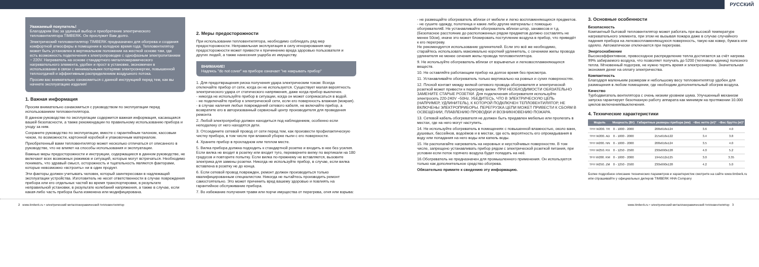РУССКИЙ
Уважаемый покупатель!
Благодарим Вас за удачный выбор и приобретение электрического тепловентилятора TIMBERK. Он прослужит Вам долго.
Электрический тепловентилятор TIMBERK предназначен для обогрева и создания комфортной атмосферы в помещении в холодное время года. Тепловентилятор может быть установлен в вертикальном положении на жесткой основе там, где есть возможность подключения к электропроводке с однофазным электропитанием ~ 220V. Нагреватель на основе стандартного металлокерамического нагревательного элемента, удобен и прост в установке, экономичен в использовании в связи с минимальными потерями электроэнергии, повышенной теплоотдачей и эффективным распределением воздушного потока.
Просим вас внимательно ознакомиться с данной инструкцией перед тем, как вы начнете эксплуатацию изделия!
1. Важная информация
Просим внимательно ознакомиться с руководством по эксплуатации перед использованием тепловентилятора.
В данном руководстве по эксплуатации содержится важная информация, касающаяся вашей безопасности, а также рекомендации по правильному использованию прибора и уходу за ним.
Сохраните руководство по эксплуатации, вместе с гарантийным талоном, кассовым чеком, по возможности, картонной коробкой и упаковочным материалом.
Приобретенный вами тепловентилятор может несколько отличаться от описанного в руководстве, что не влияет на способы использования и эксплуатации.
Важные меры предосторожности и инструкции, содержащиеся в данном руководстве, не включают всех возможных режимов и ситуаций, которые могут встречаться. Необходимо понимать, что здравый смысл, осторожность и тщательность являются факторами, которые невозможно «встроить» ни в один продукт.
Эти факторы должен учитывать человек, который заинтересован в надлежащей эксплуатации устройства. Изготовитель не несет ответственности в случае повреждения прибора или его отдельных частей во время транспортировки, в результате неправильной установки, в результате колебаний напряжения, а также в случае, если какая-либо часть прибора была изменена или модифицирована.
2. Меры предосторожности
При использовании тепловентилятора, необходимо соблюдать ряд мер предосторожности. Неправильная эксплуатация в силу игнорирования мер предосторожности может привести к причинению вреда здоровью пользователя и других людей, а также нанесения ущерба их имуществу.
ВНИМАНИЕ!
Надпись "do not cover" на приборе означает "не накрывать прибор"
1. Для предотвращения риска получения удара электрическим током: Всегда отключайте прибор от сети, когда он не используется. Существует малая вероятность электрического удара от статического напряжения, даже когда прибор выключен.
- никогда не используйте прибор в ситуации, когда он может соприкасаться в водой.
- не подключайте прибор к электрической сети, если его поверхность влажная (мокрая).
- в случае наличия любых повреждений сетевого кабеля, не включайте прибор, а возвратите его в авторизованный сервисный центр производителя для проведения ремонта
2. Любой электроприбор должен находиться под наблюдением, особенно если неподалеку от него находятся дети.
3. Отсоедините сетевой провод от сети перед тем, как произвести профилактическую чистку прибора, в том числе при влажной уборке пыли с его поверхности.
4. Храните прибор в прохладном или теплом месте.
5. Вилка прибора должна подходить к стандартной розетке и входить в нее без усилия. Если вилка не входит в розетку или входит туго, переверните вилку по вертикали на 180 градусов и повторите попытку. Если вилка по-прежнему не вставляется, вызовите электрика для замены розетки. Никогда не используйте прибор, в случае, если вилка вставлена в розетку не до конца.
6. Если сетевой провод поврежден, ремонт должен производиться только квалифицированным специалистом. Никогда не пытайтесь производить ремонт самостоятельно. Это может причинить вред вашему здоровью и повлиять на гарантийное обслуживание прибора.
7. Во избежание получения травм или порчи имущества от перегрева, огня или взрыва:
- не размещайте обогреватель вблизи от мебели и легко воспламеняющихся предметов.
- не сушите одежду, полотенца и какие либо другие материалы с помощью обогревателя8. Не устанавливайте обогреватель вблизи штор, занавесов и т.д. (Безопасное расстояние до расположенных рядом предметов должно составлять не менее 50см), иначе это может блокировать поступление воздуха в прибор, что приведёт к его перегреву.
Не рекомендуется использование удлинителей. Если это всё же необходимо, старайтесь использовать максимально короткий удлинитель, с сечением жилы провода удлинителя не менее сечения жилы провода тепловентилятора.
9. Не используйте обогреватель вблизи от взрывчатых и легковоспламеняющихся веществ.
10. Не оставляйте работающим прибор на долгое время без присмотра.
11. Устанавливайте обогреватель только вертикально на ровных и сухих поверхностях.
12. Плохой контакт между вилкой сетевого провода обогревателя и электрической розеткой может привести к перегреву вилки. ПРИ НЕОБХОДИМОСТИ ОБЯЗАТЕЛЬНО ЗАМЕНИТЕ СТАРЫЕ РОЗЕТКИ. Для подключения обогревателя используйте электросеть 220-240V ~50Hz. УБЕДИТЕСЬ, ЧТО В ЭЛЕКТРИЧЕСКУЮ ЦЕПЬ (НАПРИМЕР, УДЛИНИТЕЛЬ), К КОТОРОЙ ПОДКЛЮЧЕН ТЕПЛОВЕНТИЛЯТОР, НЕ ВКЛЮЧЕНЫ ЭЛЕКТРОПРИБОРЫ. ПЕРЕГРУЗКА ЦЕПИ МОЖЕТ ПРИВЕСТИ К СБОЯМ В ОСВЕЩЕНИИ, ПЛАВЛЕНИЮ ПРОВОДКИ И ВОЗНИКНОВЕНИЮ ПОЖАРА.
13. Сетевой кабель обогревателя не должен быть придавлен мебелью или пролегать в местах, где на него могут наступить.
14. Не используйте обогреватель в помещениях с повышенной влажностью, около ванн, душевых, бассейнов, водоёмов и в местах, где есть вероятность его опрокидывания в воду или попадания на него воды или капель воды.
15. Не располагайте нагреватель на неровных и неустойчивых поверхностях. В том числе, запрещено устанавливать прибор рядом с электрической розеткой питания, при условии если поток горячего воздуха будет попадать на неё.
16.Обогреватель не предназначен для промышленного применения. Он используется только как дополнительное средство обогрева.
Обязательно примите к сведению эту информацию.
3. Основные особенности
Безопасность
Компактный бытовой тепловентилятор может работать при высокой температуре нагревательного элемента, при этом не вызывая пожара даже в случае случайного падения прибора на легковоспламеняющуюся поверхность, такую как ковер, бумага или одеяло. Автоматически отключается при перегреве.
Энергоснабжение
Высокоэффективное, превосходное распределение тепла достигается за счёт нагрева 99% забираемого воздуха, что позволяет получать до 5200 (тепловых единиц) полезного тепла. Мгновенный подогрев, не нужно терять время и электроэнергию. Значительная экономия денег на оплату электричества.
Компактность
Благодаря маленьким размерам и небольшому весу тепловентилятор удобен для размещения в любом помещении, где необходим дополнительный обогрев воздуха.
Качество
Турбодвигатель вентилятора с очень низким уровнем шума. Улучшенный механизм запуска гарантирует безотказную работу аппарата как минимум на протяжении 10.000 циклов включения/выключения.
4. Технические характеристики
| Модель | Мощность (Вт) | Габаритные размеры прибора (мм) | ~Вес нетто (кг)* | ~Вес брутто (кг)* |
| --- | --- | --- | --- | --- |
| TFH W200. TR | 0 - 1000 - 2000 | 208x616x124 | 3.6 | 4.0 |
| TFH W200. AD | 0 - 1000 - 2000 | 215x616x122 | 3.4 | 3.8 |
| TFH W200. NN | 0 - 1000 - 2000 | 208x616x124 | 3.5 | 4.0 |
| TFH W250. RX | 0 - 1250 - 2500 | 230x690x128 | 4.0 | 5.2 |
| TFH W200. KM | 0 - 1000 - 2000 | 194x512x125 | 3.0 | 3.35 |
| TFH W250. ZM | 0 - 1250 - 2500 | 230x690x128 | 4.2 | 5.0 |
Более подробное описание технических параметров и характеристик смотрите на сайте www.timberk.ru или спрашивайте у официальных дилеров TIMBERK HHA Company
2 www.timberk.ru • электрический металлокерамический тепловентилятор www.timberk.ru • электрический металлокерамический тепловентилятор 3